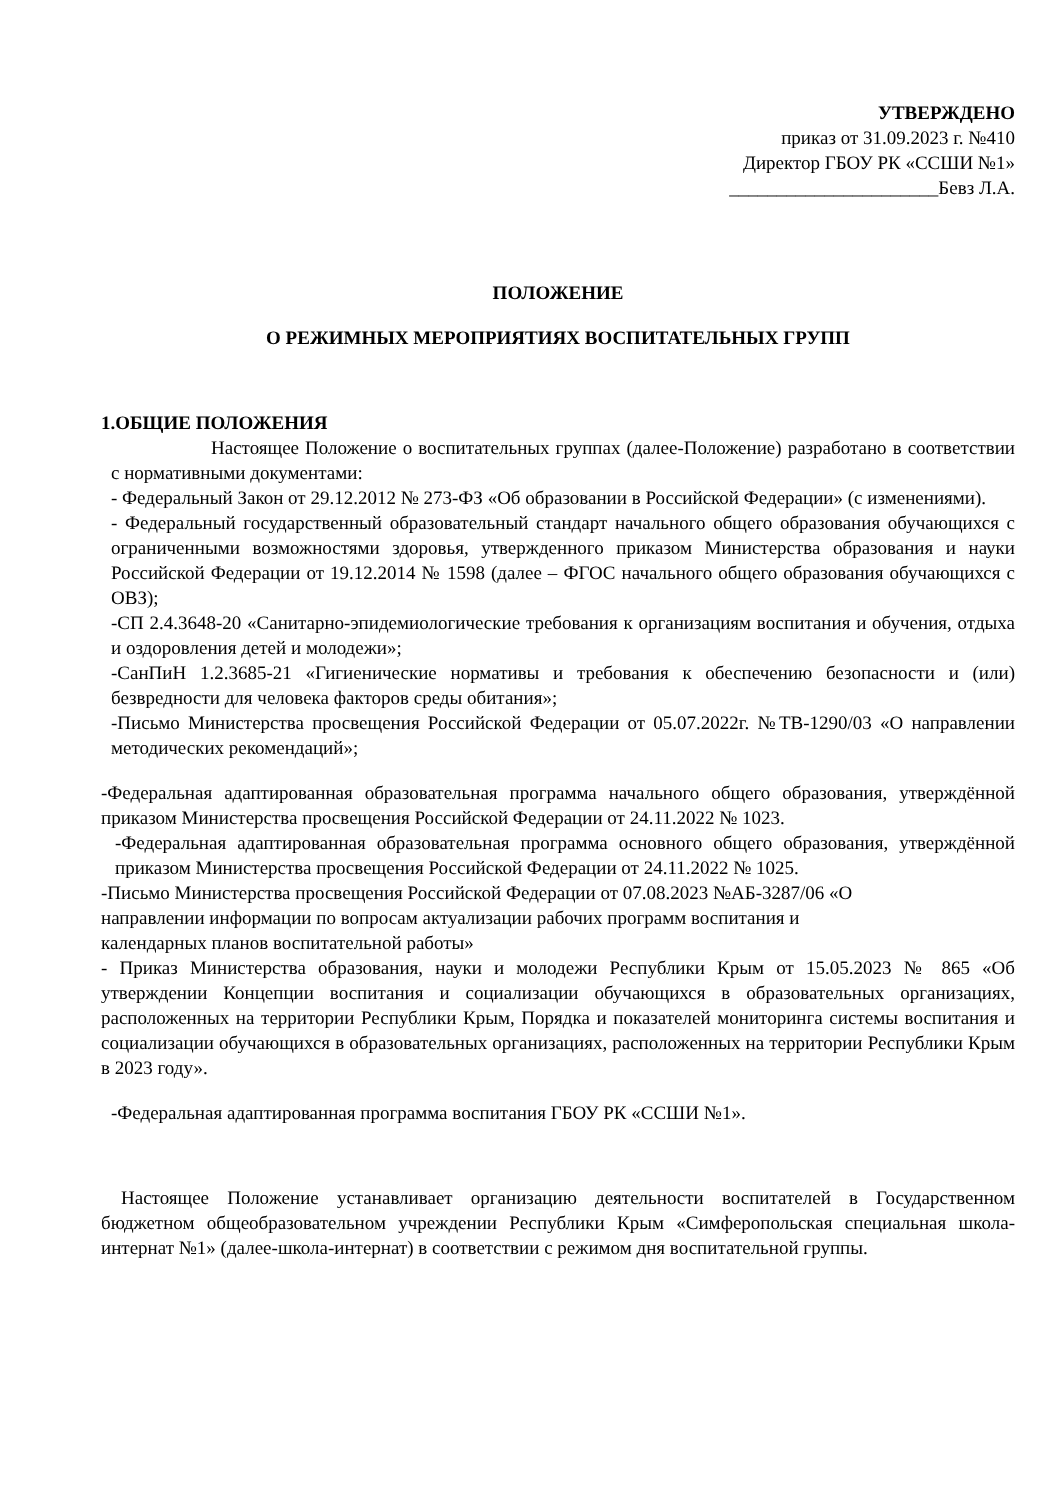УТВЕРЖДЕНО
приказ от 31.09.2023 г. №410
Директор ГБОУ РК «ССШИ №1»
______________________Бевз Л.А.
ПОЛОЖЕНИЕ
О РЕЖИМНЫХ МЕРОПРИЯТИЯХ ВОСПИТАТЕЛЬНЫХ ГРУПП
1.ОБЩИЕ ПОЛОЖЕНИЯ
Настоящее Положение о воспитательных группах (далее-Положение) разработано в соответствии с нормативными документами:
- Федеральный Закон от 29.12.2012 № 273-ФЗ «Об образовании в Российской Федерации» (с изменениями).
- Федеральный государственный образовательный стандарт начального общего образования обучающихся с ограниченными возможностями здоровья, утвержденного приказом Министерства образования и науки Российской Федерации от 19.12.2014 № 1598 (далее – ФГОС начального общего образования обучающихся с ОВЗ);
-СП 2.4.3648-20 «Санитарно-эпидемиологические требования к организациям воспитания и обучения, отдыха и оздоровления детей и молодежи»;
-СанПиН 1.2.3685-21 «Гигиенические нормативы и требования к обеспечению безопасности и (или) безвредности для человека факторов среды обитания»;
-Письмо Министерства просвещения Российской Федерации от 05.07.2022г. №ТВ-1290/03 «О направлении методических рекомендаций»;
-Федеральная адаптированная образовательная программа начального общего образования, утверждённой приказом Министерства просвещения Российской Федерации от 24.11.2022 № 1023.
-Федеральная адаптированная образовательная программа основного общего образования, утверждённой приказом Министерства просвещения Российской Федерации от 24.11.2022 № 1025.
-Письмо Министерства просвещения Российской Федерации от 07.08.2023 №АБ-3287/06 «О
направлении информации по вопросам актуализации рабочих программ воспитания и
календарных планов воспитательной работы»
- Приказ Министерства образования, науки и молодежи Республики Крым от 15.05.2023 № 865 «Об утверждении Концепции воспитания и социализации обучающихся в образовательных организациях, расположенных на территории Республики Крым, Порядка и показателей мониторинга системы воспитания и социализации обучающихся в образовательных организациях, расположенных на территории Республики Крым в 2023 году».
-Федеральная адаптированная программа воспитания ГБОУ РК «ССШИ №1».
Настоящее Положение устанавливает организацию деятельности воспитателей в Государственном бюджетном общеобразовательном учреждении Республики Крым «Симферопольская специальная школа-интернат №1» (далее-школа-интернат) в соответствии с режимом дня воспитательной группы.